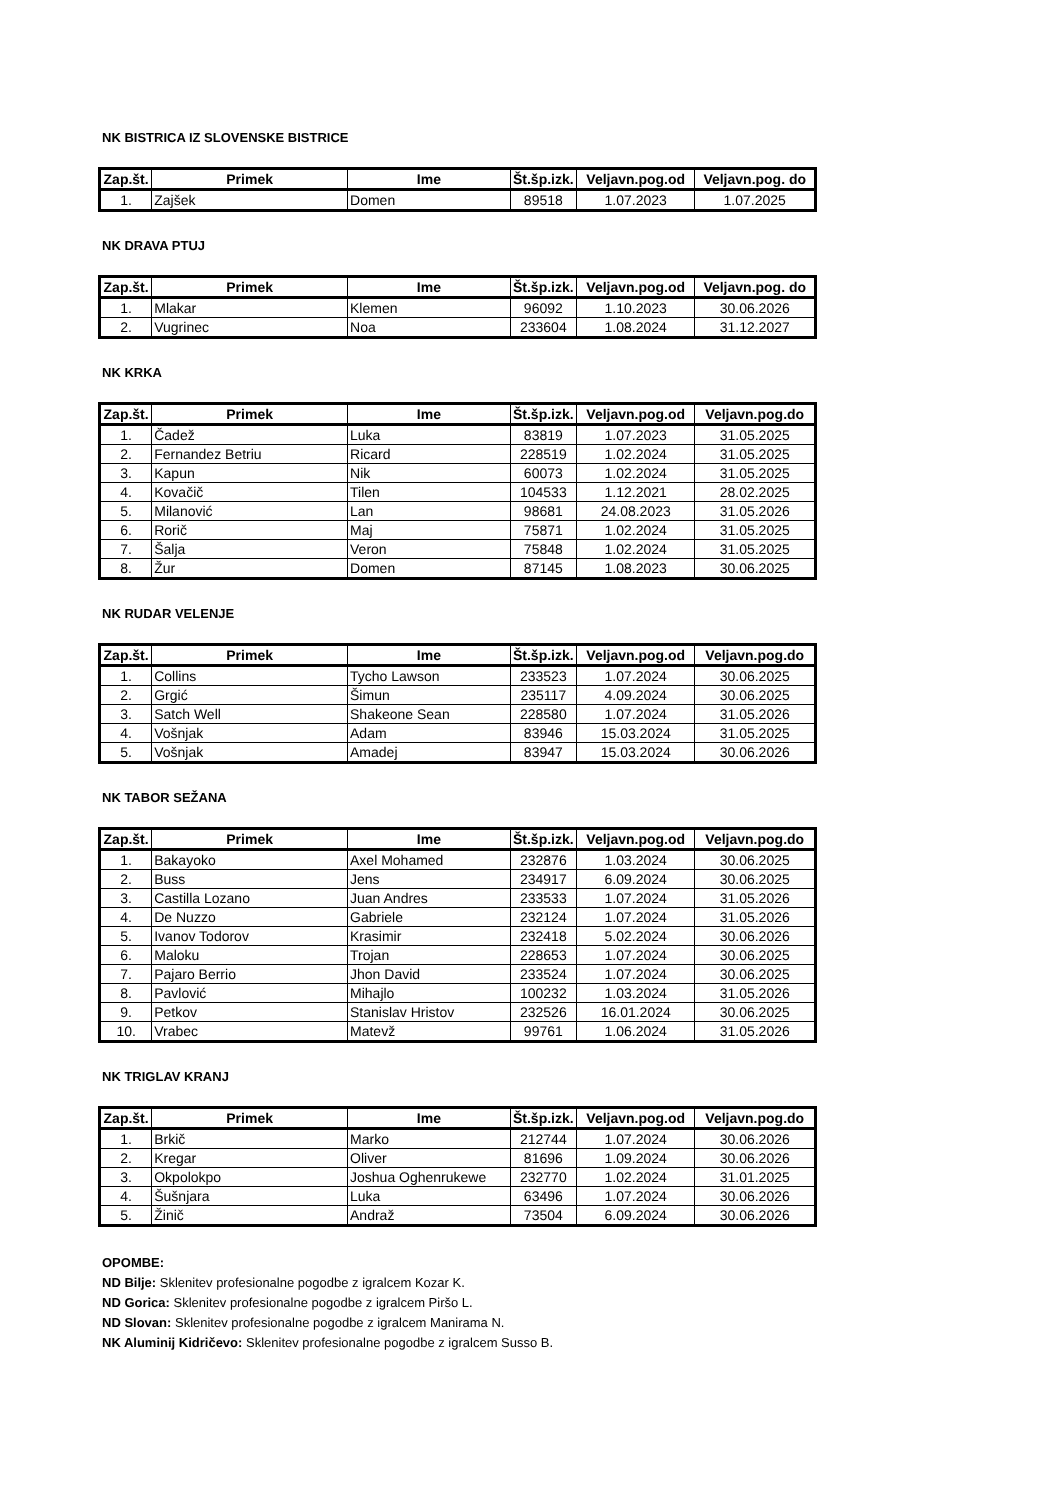NK BISTRICA IZ SLOVENSKE BISTRICE
| Zap.št. | Primek | Ime | Št.šp.izk. | Veljavn.pog.od | Veljavn.pog. do |
| --- | --- | --- | --- | --- | --- |
| 1. | Zajšek | Domen | 89518 | 1.07.2023 | 1.07.2025 |
NK DRAVA PTUJ
| Zap.št. | Primek | Ime | Št.šp.izk. | Veljavn.pog.od | Veljavn.pog. do |
| --- | --- | --- | --- | --- | --- |
| 1. | Mlakar | Klemen | 96092 | 1.10.2023 | 30.06.2026 |
| 2. | Vugrinec | Noa | 233604 | 1.08.2024 | 31.12.2027 |
NK KRKA
| Zap.št. | Primek | Ime | Št.šp.izk. | Veljavn.pog.od | Veljavn.pog.do |
| --- | --- | --- | --- | --- | --- |
| 1. | Čadež | Luka | 83819 | 1.07.2023 | 31.05.2025 |
| 2. | Fernandez Betriu | Ricard | 228519 | 1.02.2024 | 31.05.2025 |
| 3. | Kapun | Nik | 60073 | 1.02.2024 | 31.05.2025 |
| 4. | Kovačič | Tilen | 104533 | 1.12.2021 | 28.02.2025 |
| 5. | Milanović | Lan | 98681 | 24.08.2023 | 31.05.2026 |
| 6. | Rorič | Maj | 75871 | 1.02.2024 | 31.05.2025 |
| 7. | Šalja | Veron | 75848 | 1.02.2024 | 31.05.2025 |
| 8. | Žur | Domen | 87145 | 1.08.2023 | 30.06.2025 |
NK RUDAR VELENJE
| Zap.št. | Primek | Ime | Št.šp.izk. | Veljavn.pog.od | Veljavn.pog.do |
| --- | --- | --- | --- | --- | --- |
| 1. | Collins | Tycho Lawson | 233523 | 1.07.2024 | 30.06.2025 |
| 2. | Grgić | Šimun | 235117 | 4.09.2024 | 30.06.2025 |
| 3. | Satch Well | Shakeone Sean | 228580 | 1.07.2024 | 31.05.2026 |
| 4. | Vošnjak | Adam | 83946 | 15.03.2024 | 31.05.2025 |
| 5. | Vošnjak | Amadej | 83947 | 15.03.2024 | 30.06.2026 |
NK TABOR SEŽANA
| Zap.št. | Primek | Ime | Št.šp.izk. | Veljavn.pog.od | Veljavn.pog.do |
| --- | --- | --- | --- | --- | --- |
| 1. | Bakayoko | Axel Mohamed | 232876 | 1.03.2024 | 30.06.2025 |
| 2. | Buss | Jens | 234917 | 6.09.2024 | 30.06.2025 |
| 3. | Castilla Lozano | Juan Andres | 233533 | 1.07.2024 | 31.05.2026 |
| 4. | De Nuzzo | Gabriele | 232124 | 1.07.2024 | 31.05.2026 |
| 5. | Ivanov Todorov | Krasimir | 232418 | 5.02.2024 | 30.06.2026 |
| 6. | Maloku | Trojan | 228653 | 1.07.2024 | 30.06.2025 |
| 7. | Pajaro Berrio | Jhon David | 233524 | 1.07.2024 | 30.06.2025 |
| 8. | Pavlović | Mihajlo | 100232 | 1.03.2024 | 31.05.2026 |
| 9. | Petkov | Stanislav Hristov | 232526 | 16.01.2024 | 30.06.2025 |
| 10. | Vrabec | Matevž | 99761 | 1.06.2024 | 31.05.2026 |
NK TRIGLAV KRANJ
| Zap.št. | Primek | Ime | Št.šp.izk. | Veljavn.pog.od | Veljavn.pog.do |
| --- | --- | --- | --- | --- | --- |
| 1. | Brkič | Marko | 212744 | 1.07.2024 | 30.06.2026 |
| 2. | Kregar | Oliver | 81696 | 1.09.2024 | 30.06.2026 |
| 3. | Okpolokpo | Joshua Oghenrukewe | 232770 | 1.02.2024 | 31.01.2025 |
| 4. | Šušnjara | Luka | 63496 | 1.07.2024 | 30.06.2026 |
| 5. | Žinič | Andraž | 73504 | 6.09.2024 | 30.06.2026 |
OPOMBE:
ND Bilje: Sklenitev profesionalne pogodbe z igralcem Kozar K.
ND Gorica: Sklenitev profesionalne pogodbe z igralcem Piršo L.
ND Slovan: Sklenitev profesionalne pogodbe z igralcem Manirama N.
NK Aluminij Kidričevo: Sklenitev profesionalne pogodbe z igralcem Susso B.